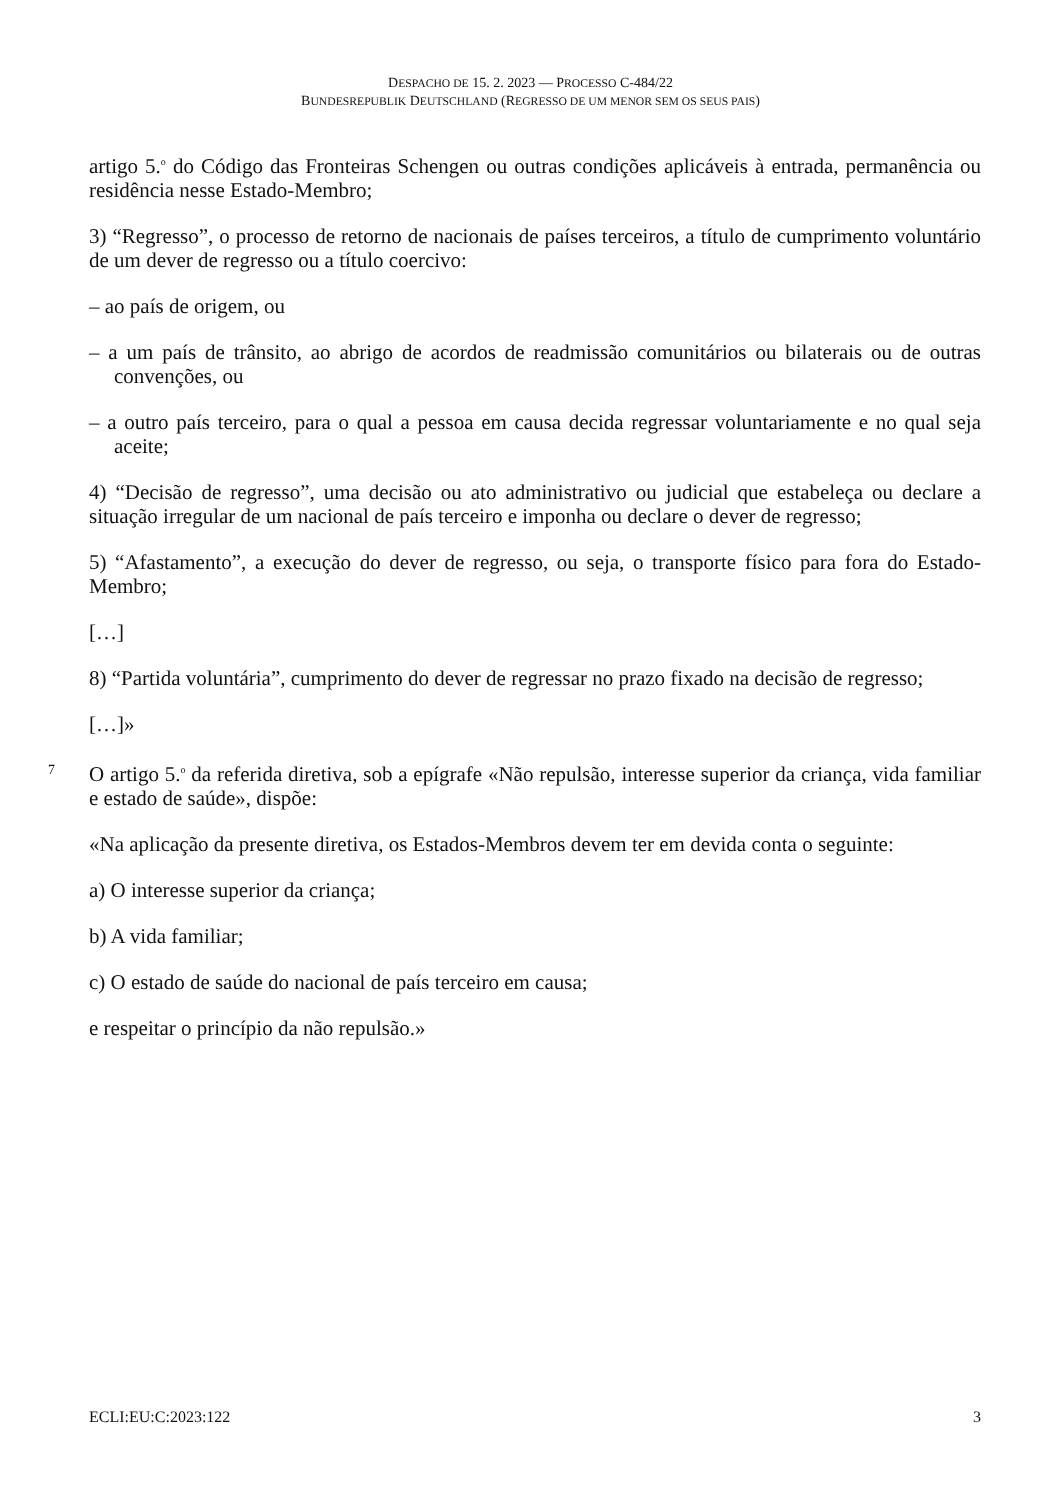DESPACHO DE 15. 2. 2023 — PROCESSO C-484/22
BUNDESREPUBLIK DEUTSCHLAND (REGRESSO DE UM MENOR SEM OS SEUS PAIS)
artigo 5.<sup>o</sup> do Código das Fronteiras Schengen ou outras condições aplicáveis à entrada, permanência ou residência nesse Estado-Membro;
3) “Regresso”, o processo de retorno de nacionais de países terceiros, a título de cumprimento voluntário de um dever de regresso ou a título coercivo:
– ao país de origem, ou
– a um país de trânsito, ao abrigo de acordos de readmissão comunitários ou bilaterais ou de outras convenções, ou
– a outro país terceiro, para o qual a pessoa em causa decida regressar voluntariamente e no qual seja aceite;
4) “Decisão de regresso”, uma decisão ou ato administrativo ou judicial que estabeleça ou declare a situação irregular de um nacional de país terceiro e imponha ou declare o dever de regresso;
5) “Afastamento”, a execução do dever de regresso, ou seja, o transporte físico para fora do Estado-Membro;
[…]
8) “Partida voluntária”, cumprimento do dever de regressar no prazo fixado na decisão de regresso;
[…]»
7 O artigo 5.<sup>o</sup> da referida diretiva, sob a epígrafe «Não repulsão, interesse superior da criança, vida familiar e estado de saúde», dispõe:
«Na aplicação da presente diretiva, os Estados-Membros devem ter em devida conta o seguinte:
a) O interesse superior da criança;
b) A vida familiar;
c) O estado de saúde do nacional de país terceiro em causa;
e respeitar o princípio da não repulsão.»
ECLI:EU:C:2023:122 3